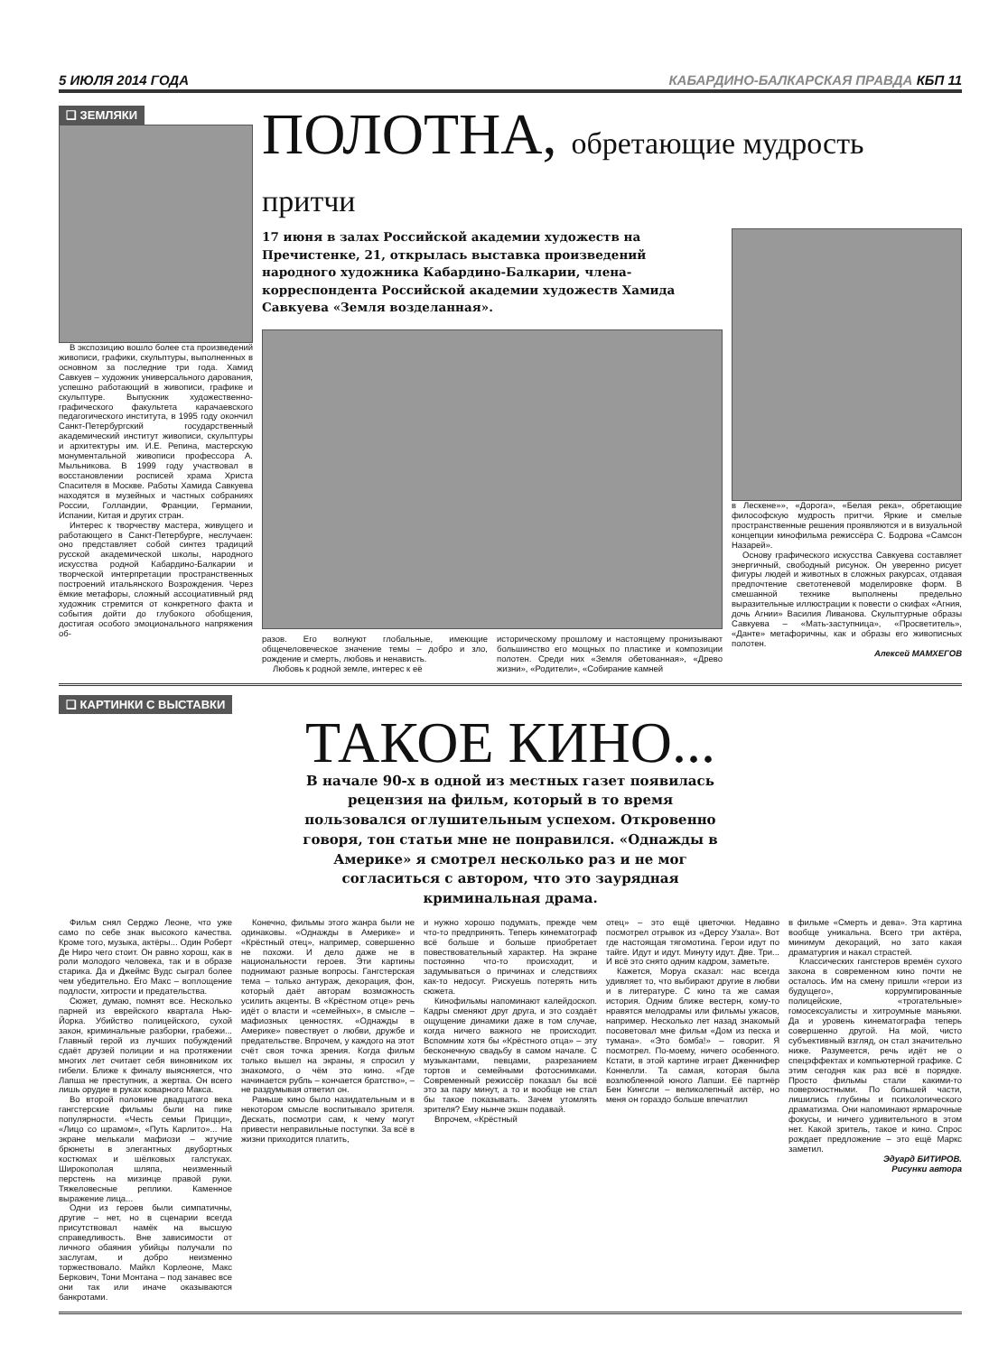5 ИЮЛЯ 2014 ГОДА КАБАРДИНО-БАЛКАРСКАЯ ПРАВДА КБП 11
❑ ЗЕМЛЯКИ
В экспозицию вошло более ста произведений живописи, графики, скульптуры, выполненных в основном за последние три года. Хамид Савкуев – художник универсального дарования, успешно работающий в живописи, графике и скульптуре. Выпускник художественно-графического факультета карачаевского педагогического института, в 1995 году окончил Санкт-Петербургский государственный академический институт живописи, скульптуры и архитектуры им. И.Е. Репина, мастерскую монументальной живописи профессора А. Мыльникова. В 1999 году участвовал в восстановлении росписей храма Христа Спасителя в Москве. Работы Хамида Савкуева находятся в музейных и частных собраниях России, Голландии, Франции, Германии, Испании, Китая и других стран.
Интерес к творчеству мастера, живущего и работающего в Санкт-Петербурге, неслучаен: оно представляет собой синтез традиций русской академической школы, народного искусства родной Кабардино-Балкарии и творческой интерпретации пространственных построений итальянского Возрождения. Через ёмкие метафоры, сложный ассоциативный ряд художник стремится от конкретного факта и события дойти до глубокого обобщения, достигая особого эмоционального напряжения об-
ПОЛОТНА, обретающие мудрость притчи
17 июня в залах Российской академии художеств на Пречистенке, 21, открылась выставка произведений народного художника Кабардино-Балкарии, члена-корреспондента Российской академии художеств Хамида Савкуева «Земля возделанная».
разов. Его волнуют глобальные, имеющие общечеловеческое значение темы – добро и зло, рождение и смерть, любовь и ненависть.
Любовь к родной земле, интерес к её
историческому прошлому и настоящему пронизывают большинство его мощных по пластике и композиции полотен. Среди них «Земля обетованная», «Древо жизни», «Родители», «Собирание камней
в Лескене»», «Дорога», «Белая река», обретающие философскую мудрость притчи. Яркие и смелые пространственные решения проявляются и в визуальной концепции кинофильма режиссёра С. Бодрова «Самсон Назарей».
Основу графического искусства Савкуева составляет энергичный, свободный рисунок. Он уверенно рисует фигуры людей и животных в сложных ракурсах, отдавая предпочтение светотеневой моделировке форм. В смешанной технике выполнены предельно выразительные иллюстрации к повести о скифах «Агния, дочь Агнии» Василия Ливанова. Скульптурные образы Савкуева – «Мать-заступница», «Просветитель», «Данте» метафоричны, как и образы его живописных полотен.
Алексей МАМХЕГОВ
❑ КАРТИНКИ С ВЫСТАВКИ
ТАКОЕ КИНО...
В начале 90-х в одной из местных газет появилась рецензия на фильм, который в то время пользовался оглушительным успехом. Откровенно говоря, тон статьи мне не понравился. «Однажды в Америке» я смотрел несколько раз и не мог согласиться с автором, что это заурядная криминальная драма.
Фильм снял Серджо Леоне, что уже само по себе знак высокого качества. Кроме того, музыка, актёры... Один Роберт Де Ниро чего стоит. Он равно хорош, как в роли молодого человека, так и в образе старика. Да и Джеймс Вудс сыграл более чем убедительно. Его Макс – воплощение подлости, хитрости и предательства.
Сюжет, думаю, помнят все. Несколько парней из еврейского квартала Нью-Йорка. Убийство полицейского, сухой закон, криминальные разборки, грабежи... Главный герой из лучших побуждений сдаёт друзей полиции и на протяжении многих лет считает себя виновником их гибели. Ближе к финалу выясняется, что Лапша не преступник, а жертва. Он всего лишь орудие в руках коварного Макса.
Во второй половине двадцатого века гангстерские фильмы были на пике популярности. «Честь семьи Прицци», «Лицо со шрамом», «Путь Карлито»... На экране мелькали мафиози – жгучие брюнеты в элегантных двубортных костюмах и шёлковых галстуках. Широкополая шляпа, неизменный перстень на мизинце правой руки. Тяжеловесные реплики. Каменное выражение лица...
Одни из героев были симпатичны, другие – нет, но в сценарии всегда присутствовал намёк на высшую справедливость. Вне зависимости от личного обаяния убийцы получали по заслугам, и добро неизменно торжествовало. Майкл Корлеоне, Макс Беркович, Тони Монтана – под занавес все они так или иначе оказываются банкротами.
Конечно, фильмы этого жанра были не одинаковы. «Однажды в Америке» и «Крёстный отец», например, совершенно не похожи. И дело даже не в национальности героев. Эти картины поднимают разные вопросы. Гангстерская тема – только антураж, декорация, фон, который даёт авторам возможность усилить акценты. В «Крёстном отце» речь идёт о власти и «семейных», в смысле – мафиозных ценностях. «Однажды в Америке» повествует о любви, дружбе и предательстве. Впрочем, у каждого на этот счёт своя точка зрения. Когда фильм только вышел на экраны, я спросил у знакомого, о чём это кино. «Где начинается рубль – кончается братство», – не раздумывая ответил он.
Раньше кино было назидательным и в некотором смысле воспитывало зрителя. Дескать, посмотри сам, к чему могут привести неправильные поступки. За всё в жизни приходится платить,
и нужно хорошо подумать, прежде чем что-то предпринять. Теперь кинематограф всё больше и больше приобретает повествовательный характер. На экране постоянно что-то происходит, и задумываться о причинах и следствиях как-то недосуг. Рискуешь потерять нить сюжета.
Кинофильмы напоминают калейдоскоп. Кадры сменяют друг друга, и это создаёт ощущение динамики даже в том случае, когда ничего важного не происходит. Вспомним хотя бы «Крёстного отца» – эту бесконечную свадьбу в самом начале. С музыкантами, певцами, разрезанием тортов и семейными фотоснимками. Современный режиссёр показал бы всё это за пару минут, а то и вообще не стал бы такое показывать. Зачем утомлять зрителя? Ему нынче экшн подавай.
Впрочем, «Крёстный
отец» – это ещё цветочки. Недавно посмотрел отрывок из «Дерсу Узала». Вот где настоящая тягомотина. Герои идут по тайге. Идут и идут. Минуту идут. Две. Три... И всё это снято одним кадром, заметьте.
Кажется, Моруа сказал: нас всегда удивляет то, что выбирают другие в любви и в литературе. С кино та же самая история. Одним ближе вестерн, кому-то нравятся мелодрамы или фильмы ужасов, например. Несколько лет назад знакомый посоветовал мне фильм «Дом из песка и тумана». «Это бомба!» – говорит. Я посмотрел. По-моему, ничего особенного. Кстати, в этой картине играет Дженнифер Коннелли. Та самая, которая была возлюбленной юного Лапши. Её партнёр Бен Кингсли – великолепный актёр, но меня он гораздо больше впечатлил
в фильме «Смерть и дева». Эта картина вообще уникальна. Всего три актёра, минимум декораций, но зато какая драматургия и накал страстей.
Классических гангстеров времён сухого закона в современном кино почти не осталось. Им на смену пришли «герои из будущего», коррумпированные полицейские, «трогательные» гомосексуалисты и хитроумные маньяки. Да и уровень кинематографа теперь совершенно другой. На мой, чисто субъективный взгляд, он стал значительно ниже. Разумеется, речь идёт не о спецэффектах и компьютерной графике. С этим сегодня как раз всё в порядке. Просто фильмы стали какими-то поверхностными. По большей части, лишились глубины и психологического драматизма. Они напоминают ярмарочные фокусы, и ничего удивительного в этом нет. Какой зритель, такое и кино. Спрос рождает предложение – это ещё Маркс заметил.
Эдуард БИТИРОВ.
Рисунки автора